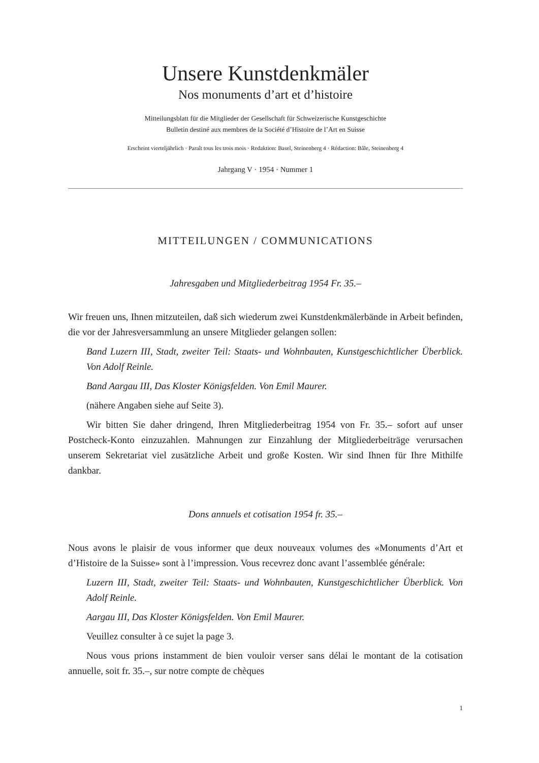Unsere Kunstdenkmäler
Nos monuments d’art et d’histoire
Mitteilungsblatt für die Mitglieder der Gesellschaft für Schweizerische Kunstgeschichte
Bulletin destiné aux membres de la Société d’Histoire de l’Art en Suisse
Erscheint vierteljährlich · Paraît tous les trois mois · Redaktion: Basel, Steinenberg 4 · Rédaction: Bâle, Steinenberg 4
Jahrgang V · 1954 · Nummer 1
MITTEILUNGEN / COMMUNICATIONS
Jahresgaben und Mitgliederbeitrag 1954 Fr. 35.–
Wir freuen uns, Ihnen mitzuteilen, daß sich wiederum zwei Kunstdenkmälerbände in Arbeit befinden, die vor der Jahresversammlung an unsere Mitglieder gelangen sollen:
Band Luzern III, Stadt, zweiter Teil: Staats- und Wohnbauten, Kunstgeschichtlicher Überblick. Von Adolf Reinle.
Band Aargau III, Das Kloster Königsfelden. Von Emil Maurer.
(nähere Angaben siehe auf Seite 3).
Wir bitten Sie daher dringend, Ihren Mitgliederbeitrag 1954 von Fr. 35.– sofort auf unser Postcheck-Konto einzuzahlen. Mahnungen zur Einzahlung der Mitgliederbeiträge verursachen unserem Sekretariat viel zusätzliche Arbeit und große Kosten. Wir sind Ihnen für Ihre Mithilfe dankbar.
Dons annuels et cotisation 1954 fr. 35.–
Nous avons le plaisir de vous informer que deux nouveaux volumes des «Monuments d’Art et d’Histoire de la Suisse» sont à l’impression. Vous recevrez donc avant l’assemblée générale:
Luzern III, Stadt, zweiter Teil: Staats- und Wohnbauten, Kunstgeschichtlicher Überblick. Von Adolf Reinle.
Aargau III, Das Kloster Königsfelden. Von Emil Maurer.
Veuillez consulter à ce sujet la page 3.
Nous vous prions instamment de bien vouloir verser sans délai le montant de la cotisation annuelle, soit fr. 35.–, sur notre compte de chèques
1